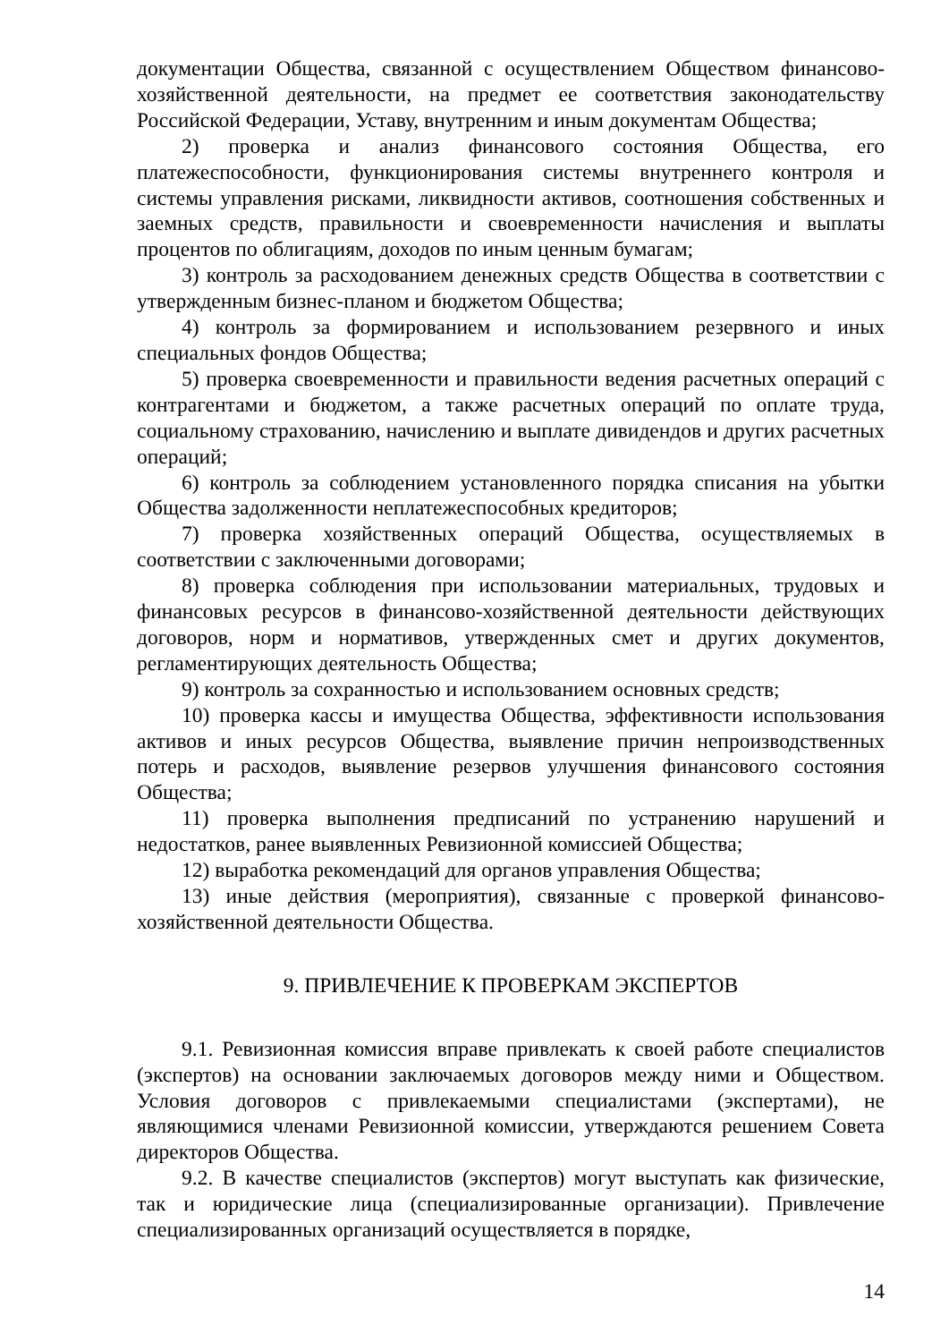документации Общества, связанной с осуществлением Обществом финансово-хозяйственной деятельности, на предмет ее соответствия законодательству Российской Федерации, Уставу, внутренним и иным документам Общества;
2) проверка и анализ финансового состояния Общества, его платежеспособности, функционирования системы внутреннего контроля и системы управления рисками, ликвидности активов, соотношения собственных и заемных средств, правильности и своевременности начисления и выплаты процентов по облигациям, доходов по иным ценным бумагам;
3) контроль за расходованием денежных средств Общества в соответствии с утвержденным бизнес-планом и бюджетом Общества;
4) контроль за формированием и использованием резервного и иных специальных фондов Общества;
5) проверка своевременности и правильности ведения расчетных операций с контрагентами и бюджетом, а также расчетных операций по оплате труда, социальному страхованию, начислению и выплате дивидендов и других расчетных операций;
6) контроль за соблюдением установленного порядка списания на убытки Общества задолженности неплатежеспособных кредиторов;
7) проверка хозяйственных операций Общества, осуществляемых в соответствии с заключенными договорами;
8) проверка соблюдения при использовании материальных, трудовых и финансовых ресурсов в финансово-хозяйственной деятельности действующих договоров, норм и нормативов, утвержденных смет и других документов, регламентирующих деятельность Общества;
9) контроль за сохранностью и использованием основных средств;
10) проверка кассы и имущества Общества, эффективности использования активов и иных ресурсов Общества, выявление причин непроизводственных потерь и расходов, выявление резервов улучшения финансового состояния Общества;
11) проверка выполнения предписаний по устранению нарушений и недостатков, ранее выявленных Ревизионной комиссией Общества;
12) выработка рекомендаций для органов управления Общества;
13) иные действия (мероприятия), связанные с проверкой финансово-хозяйственной деятельности Общества.
9. ПРИВЛЕЧЕНИЕ К ПРОВЕРКАМ ЭКСПЕРТОВ
9.1. Ревизионная комиссия вправе привлекать к своей работе специалистов (экспертов) на основании заключаемых договоров между ними и Обществом. Условия договоров с привлекаемыми специалистами (экспертами), не являющимися членами Ревизионной комиссии, утверждаются решением Совета директоров Общества.
9.2. В качестве специалистов (экспертов) могут выступать как физические, так и юридические лица (специализированные организации). Привлечение специализированных организаций осуществляется в порядке,
14